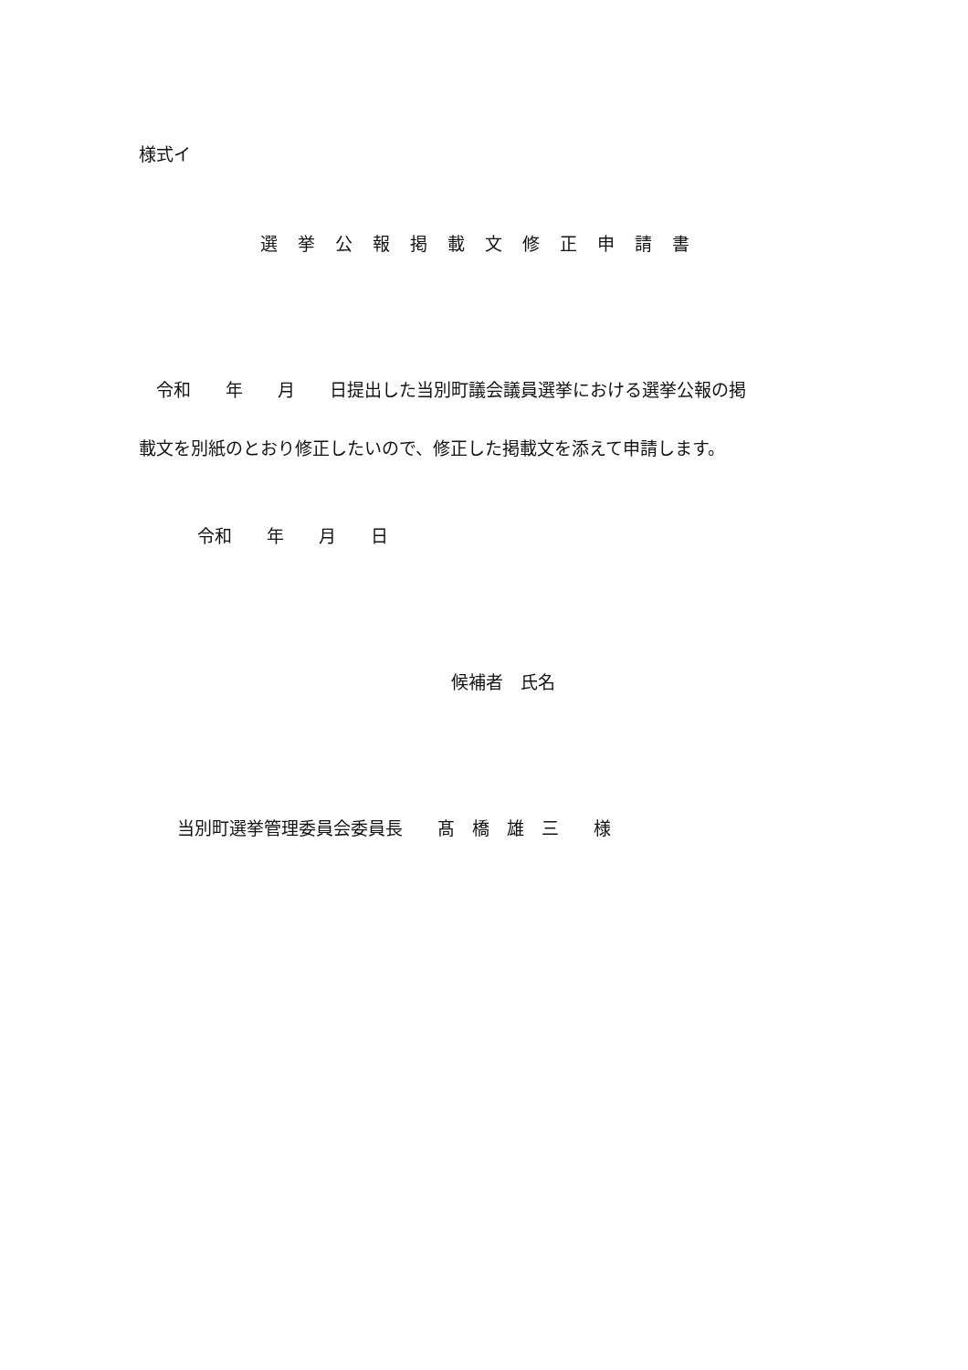様式イ
選挙公報掲載文修正申請書
　令和　　年　　月　　日提出した当別町議会議員選挙における選挙公報の掲
載文を別紙のとおり修正したいので、修正した掲載文を添えて申請します。
令和　　年　　月　　日
候補者　氏名
当別町選挙管理委員会委員長　　髙　橋　雄　三　　様